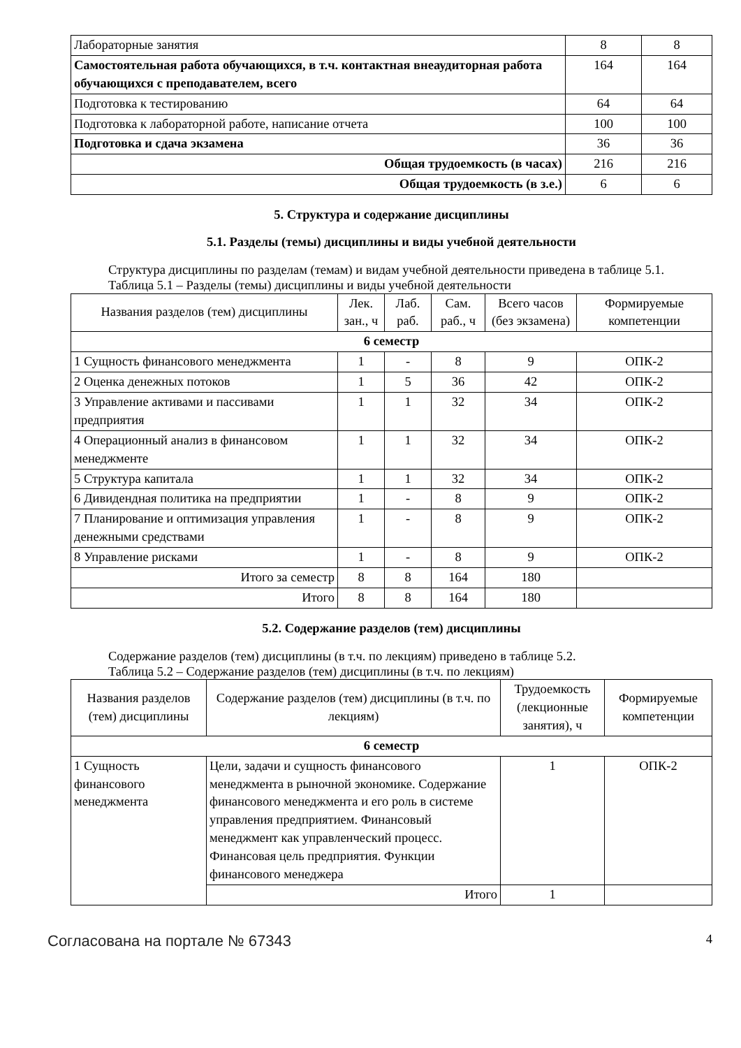| Лабораторные занятия | 8 | 8 |
| Самостоятельная работа обучающихся, в т.ч. контактная внеаудиторная работа обучающихся с преподавателем, всего | 164 | 164 |
| Подготовка к тестированию | 64 | 64 |
| Подготовка к лабораторной работе, написание отчета | 100 | 100 |
| Подготовка и сдача экзамена | 36 | 36 |
| Общая трудоемкость (в часах) | 216 | 216 |
| Общая трудоемкость (в з.е.) | 6 | 6 |
5. Структура и содержание дисциплины
5.1. Разделы (темы) дисциплины и виды учебной деятельности
Структура дисциплины по разделам (темам) и видам учебной деятельности приведена в таблице 5.1.
Таблица 5.1 – Разделы (темы) дисциплины и виды учебной деятельности
| Названия разделов (тем) дисциплины | Лек. зан., ч | Лаб. раб. | Сам. раб., ч | Всего часов (без экзамена) | Формируемые компетенции |
| --- | --- | --- | --- | --- | --- |
| 6 семестр | | | | | |
| 1 Сущность финансового менеджмента | 1 | - | 8 | 9 | ОПК-2 |
| 2 Оценка денежных потоков | 1 | 5 | 36 | 42 | ОПК-2 |
| 3 Управление активами и пассивами предприятия | 1 | 1 | 32 | 34 | ОПК-2 |
| 4 Операционный анализ в финансовом менеджменте | 1 | 1 | 32 | 34 | ОПК-2 |
| 5 Структура капитала | 1 | 1 | 32 | 34 | ОПК-2 |
| 6 Дивидендная политика на предприятии | 1 | - | 8 | 9 | ОПК-2 |
| 7 Планирование и оптимизация управления денежными средствами | 1 | - | 8 | 9 | ОПК-2 |
| 8 Управление рисками | 1 | - | 8 | 9 | ОПК-2 |
| Итого за семестр | 8 | 8 | 164 | 180 | |
| Итого | 8 | 8 | 164 | 180 | |
5.2. Содержание разделов (тем) дисциплины
Содержание разделов (тем) дисциплины (в т.ч. по лекциям) приведено в таблице 5.2.
Таблица 5.2 – Содержание разделов (тем) дисциплины (в т.ч. по лекциям)
| Названия разделов (тем) дисциплины | Содержание разделов (тем) дисциплины (в т.ч. по лекциям) | Трудоемкость (лекционные занятия), ч | Формируемые компетенции |
| --- | --- | --- | --- |
| 6 семестр | | | |
| 1 Сущность финансового менеджмента | Цели, задачи и сущность финансового менеджмента в рыночной экономике. Содержание финансового менеджмента и его роль в системе управления предприятием. Финансовый менеджмент как управленческий процесс. Финансовая цель предприятия. Функции финансового менеджера | 1 | ОПК-2 |
| | Итого | 1 | |
Согласована на портале № 67343 4